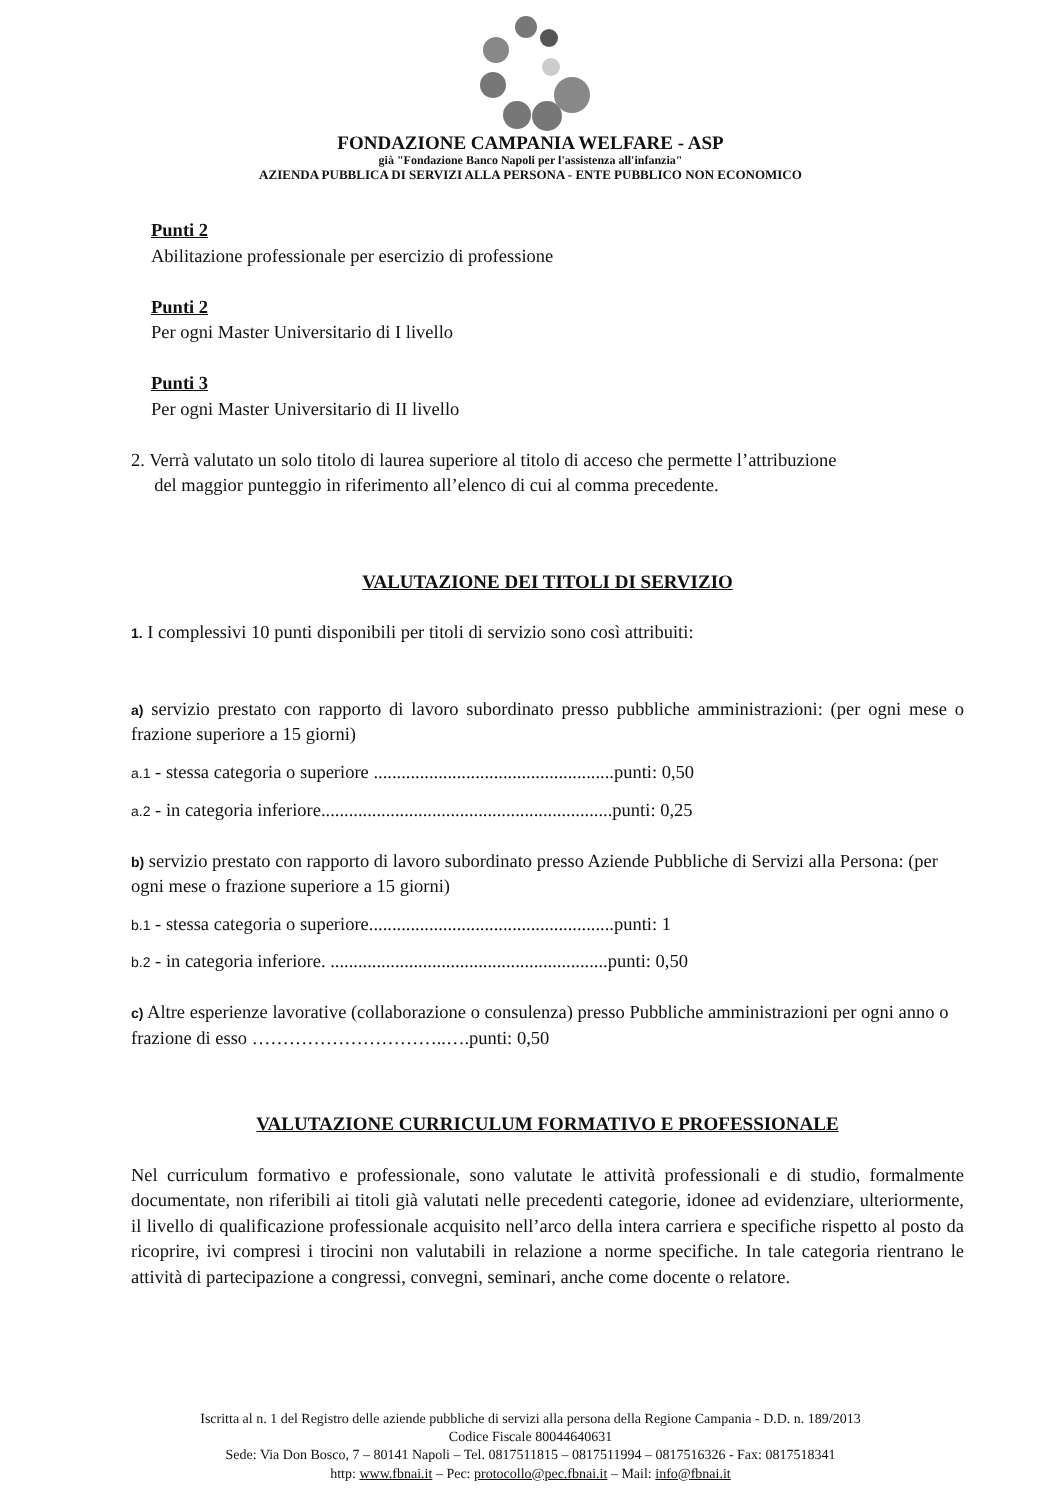FONDAZIONE CAMPANIA WELFARE - ASP
già "Fondazione Banco Napoli per l'assistenza all'infanzia"
AZIENDA PUBBLICA DI SERVIZI ALLA PERSONA - ENTE PUBBLICO NON ECONOMICO
Punti 2
Abilitazione professionale per esercizio di professione
Punti 2
Per ogni Master Universitario di I livello
Punti 3
Per ogni Master Universitario di II livello
2. Verrà valutato un solo titolo di laurea superiore al titolo di acceso che permette l’attribuzione
del maggior punteggio in riferimento all’elenco di cui al comma precedente.
VALUTAZIONE DEI TITOLI DI SERVIZIO
1. I complessivi 10 punti disponibili per titoli di servizio sono così attribuiti:
a) servizio prestato con rapporto di lavoro subordinato presso pubbliche amministrazioni: (per ogni mese o frazione superiore a 15 giorni)
a.1 - stessa categoria o superiore ....................................................punti: 0,50
a.2 - in categoria inferiore...............................................................punti: 0,25
b) servizio prestato con rapporto di lavoro subordinato presso Aziende Pubbliche di Servizi alla Persona: (per ogni mese o frazione superiore a 15 giorni)
b.1 - stessa categoria o superiore.....................................................punti: 1
b.2 - in categoria inferiore. ............................................................punti: 0,50
c) Altre esperienze lavorative (collaborazione o consulenza) presso Pubbliche amministrazioni per ogni anno o frazione di esso …………………………..….punti: 0,50
VALUTAZIONE CURRICULUM FORMATIVO E PROFESSIONALE
Nel curriculum formativo e professionale, sono valutate le attività professionali e di studio, formalmente documentate, non riferibili ai titoli già valutati nelle precedenti categorie, idonee ad evidenziare, ulteriormente, il livello di qualificazione professionale acquisito nell’arco della intera carriera e specifiche rispetto al posto da ricoprire, ivi compresi i tirocini non valutabili in relazione a norme specifiche. In tale categoria rientrano le attività di partecipazione a congressi, convegni, seminari, anche come docente o relatore.
Iscritta al n. 1 del Registro delle aziende pubbliche di servizi alla persona della Regione Campania - D.D. n. 189/2013
Codice Fiscale 80044640631
Sede: Via Don Bosco, 7 – 80141 Napoli – Tel. 0817511815 – 0817511994 – 0817516326 - Fax: 0817518341
http: www.fbnai.it – Pec: protocollo@pec.fbnai.it – Mail: info@fbnai.it